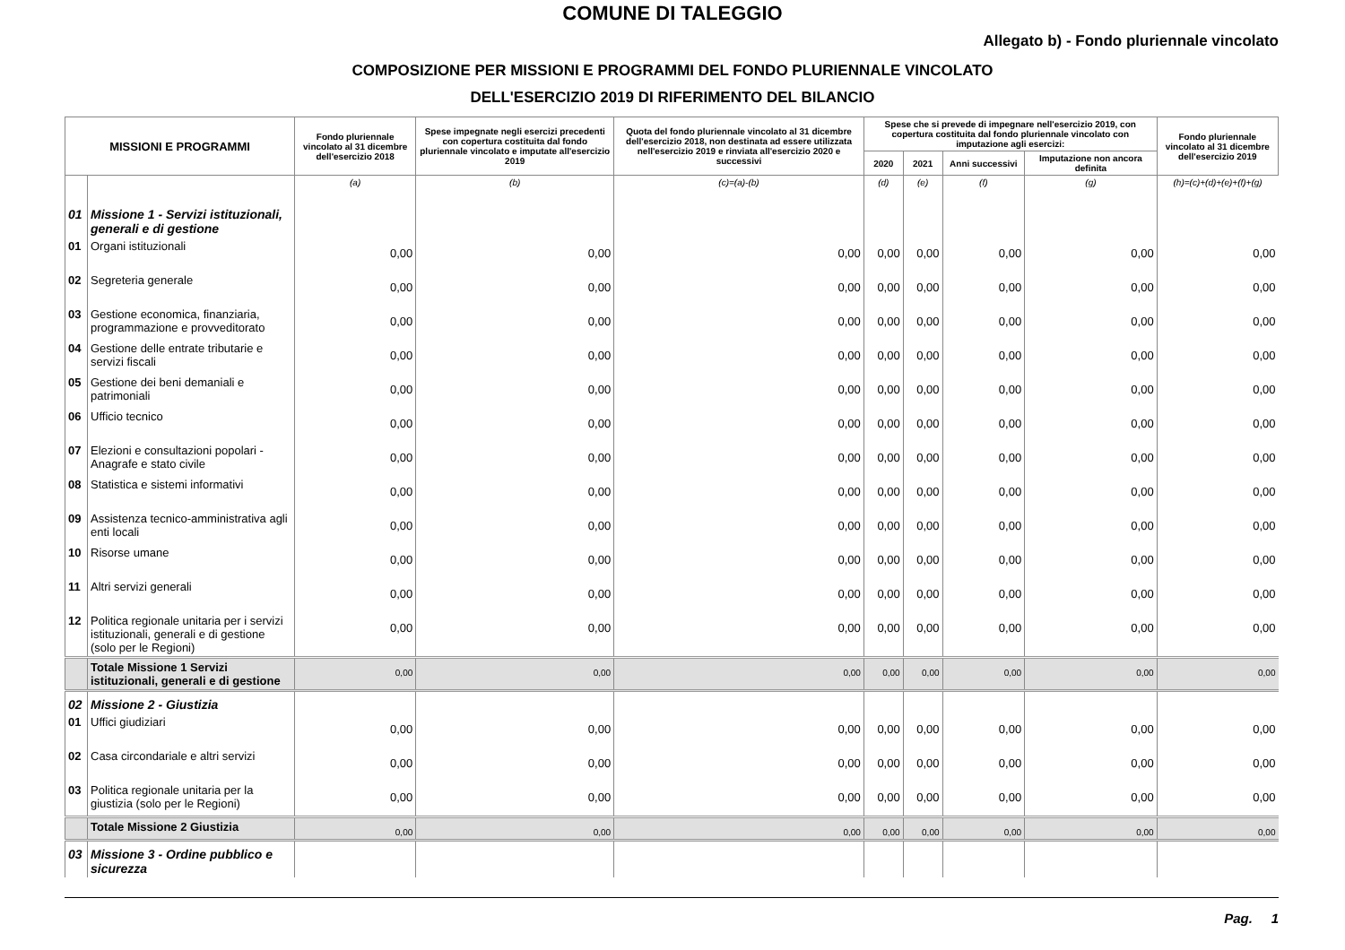COMUNE DI TALEGGIO
Allegato b) - Fondo pluriennale vincolato
COMPOSIZIONE PER MISSIONI E PROGRAMMI DEL FONDO PLURIENNALE VINCOLATO
DELL'ESERCIZIO 2019 DI RIFERIMENTO DEL BILANCIO
| MISSIONI E PROGRAMMI | | Fondo pluriennale vincolato al 31 dicembre dell'esercizio 2018 | Spese impegnate negli esercizi precedenti con copertura costituita dal fondo pluriennale vincolato e imputate all'esercizio 2019 | Quota del fondo pluriennale vincolato al 31 dicembre dell'esercizio 2018, non destinata ad essere utilizzata nell'esercizio 2019 e rinviata all'esercizio 2020 e successivi | Spese che si prevede di impegnare nell'esercizio 2019, con copertura costituita dal fondo pluriennale vincolato con imputazione agli esercizi: | | | | Fondo pluriennale vincolato al 31 dicembre dell'esercizio 2019 |
| --- | --- | --- | --- | --- | --- | --- | --- | --- | --- |
| | | | | | 2020 | 2021 | Anni successivi | Imputazione non ancora definita | |
| | | (a) | (b) | (c)=(a)-(b) | (d) | (e) | (f) | (g) | (h)=(c)+(d)+(e)+(f)+(g) |
| 01 | Missione 1 - Servizi istituzionali, generali e di gestione | | | | | | | | |
| 01 | Organi istituzionali | 0,00 | 0,00 | 0,00 | 0,00 | 0,00 | 0,00 | 0,00 | 0,00 |
| 02 | Segreteria generale | 0,00 | 0,00 | 0,00 | 0,00 | 0,00 | 0,00 | 0,00 | 0,00 |
| 03 | Gestione economica, finanziaria, programmazione e provveditorato | 0,00 | 0,00 | 0,00 | 0,00 | 0,00 | 0,00 | 0,00 | 0,00 |
| 04 | Gestione delle entrate tributarie e servizi fiscali | 0,00 | 0,00 | 0,00 | 0,00 | 0,00 | 0,00 | 0,00 | 0,00 |
| 05 | Gestione dei beni demaniali e patrimoniali | 0,00 | 0,00 | 0,00 | 0,00 | 0,00 | 0,00 | 0,00 | 0,00 |
| 06 | Ufficio tecnico | 0,00 | 0,00 | 0,00 | 0,00 | 0,00 | 0,00 | 0,00 | 0,00 |
| 07 | Elezioni e consultazioni popolari - Anagrafe e stato civile | 0,00 | 0,00 | 0,00 | 0,00 | 0,00 | 0,00 | 0,00 | 0,00 |
| 08 | Statistica e sistemi informativi | 0,00 | 0,00 | 0,00 | 0,00 | 0,00 | 0,00 | 0,00 | 0,00 |
| 09 | Assistenza tecnico-amministrativa agli enti locali | 0,00 | 0,00 | 0,00 | 0,00 | 0,00 | 0,00 | 0,00 | 0,00 |
| 10 | Risorse umane | 0,00 | 0,00 | 0,00 | 0,00 | 0,00 | 0,00 | 0,00 | 0,00 |
| 11 | Altri servizi generali | 0,00 | 0,00 | 0,00 | 0,00 | 0,00 | 0,00 | 0,00 | 0,00 |
| 12 | Politica regionale unitaria per i servizi istituzionali, generali e di gestione (solo per le Regioni) | 0,00 | 0,00 | 0,00 | 0,00 | 0,00 | 0,00 | 0,00 | 0,00 |
| | Totale Missione 1 Servizi istituzionali, generali e di gestione | 0,00 | 0,00 | 0,00 | 0,00 | 0,00 | 0,00 | 0,00 | 0,00 |
| 02 | Missione 2 - Giustizia | | | | | | | | |
| 01 | Uffici giudiziari | 0,00 | 0,00 | 0,00 | 0,00 | 0,00 | 0,00 | 0,00 | 0,00 |
| 02 | Casa circondariale e altri servizi | 0,00 | 0,00 | 0,00 | 0,00 | 0,00 | 0,00 | 0,00 | 0,00 |
| 03 | Politica regionale unitaria per la giustizia (solo per le Regioni) | 0,00 | 0,00 | 0,00 | 0,00 | 0,00 | 0,00 | 0,00 | 0,00 |
| | Totale Missione 2 Giustizia | 0,00 | 0,00 | 0,00 | 0,00 | 0,00 | 0,00 | 0,00 | 0,00 |
| 03 | Missione 3 - Ordine pubblico e sicurezza | | | | | | | | |
Pag. 1